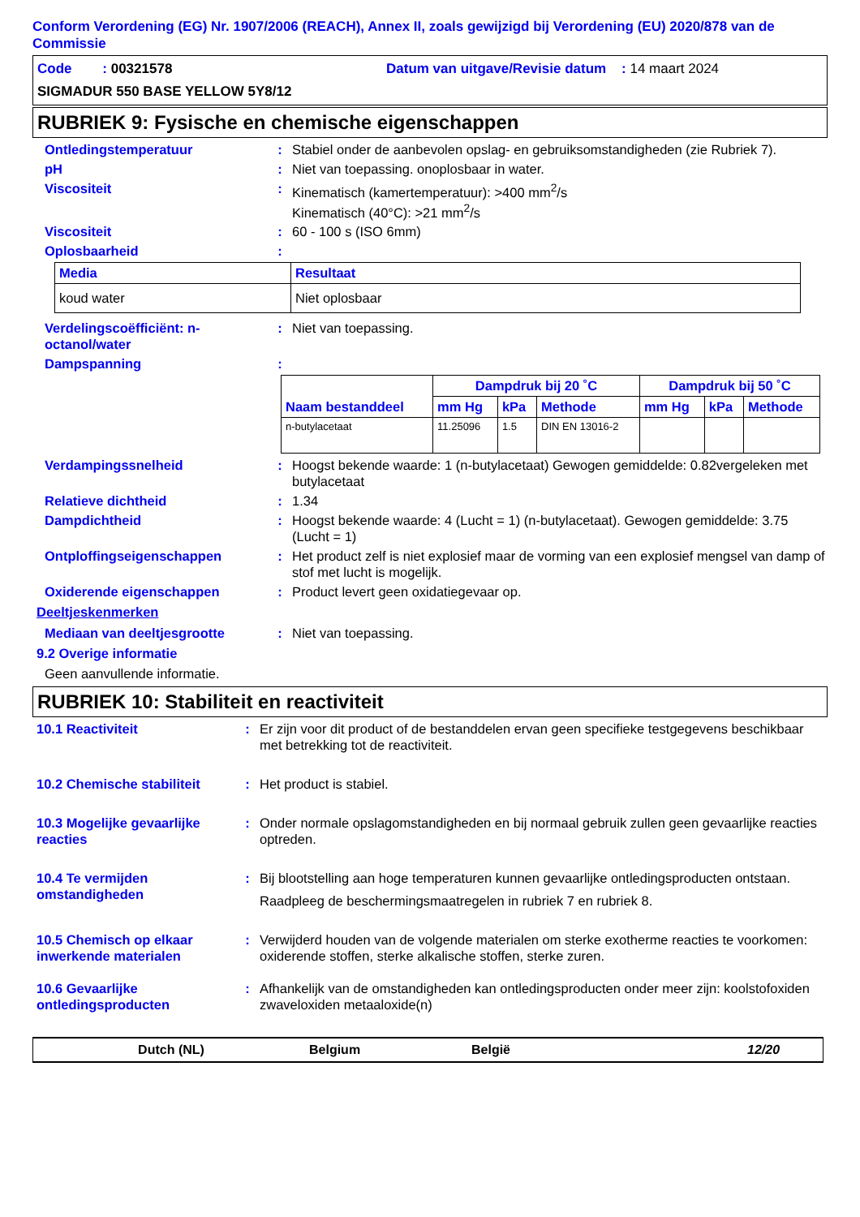Conform Verordening (EG) Nr. 1907/2006 (REACH), Annex II, zoals gewijzigd bij Verordening (EU) 2020/878 van de Commissie
Code : 00321578 Datum van uitgave/Revisie datum : 14 maart 2024
SIGMADUR 550 BASE YELLOW 5Y8/12
RUBRIEK 9: Fysische en chemische eigenschappen
Ontledingstemperatuur : Stabiel onder de aanbevolen opslag- en gebruiksomstandigheden (zie Rubriek 7).
pH : Niet van toepassing. onoplosbaar in water.
Viscositeit : Kinematisch (kamertemperatuur): >400 mm<sup>2</sup>/s
Kinematisch (40°C): >21 mm<sup>2</sup>/s
Viscositeit : 60 - 100 s (ISO 6mm)
Oplosbaarheid :
| Media | Resultaat |
| --- | --- |
| koud water | Niet oplosbaar |
Verdelingscoëfficiënt: n-octanol/water
: Niet van toepassing.
Dampspanning :
| Naam bestanddeel | Dampdruk bij 20 ˚C | | | Dampdruk bij 50 ˚C | | |
| --- | --- | --- | --- | --- | --- | --- |
| | mm Hg | kPa | Methode | mm Hg | kPa | Methode |
| n-butylacetaat | 11.25096 | 1.5 | DIN EN 13016-2 | | | |
Verdampingssnelheid : Hoogst bekende waarde: 1 (n-butylacetaat) Gewogen gemiddelde: 0.82vergeleken met butylacetaat
Relatieve dichtheid : 1.34
Dampdichtheid : Hoogst bekende waarde: 4 (Lucht = 1) (n-butylacetaat). Gewogen gemiddelde: 3.75 (Lucht = 1)
Ontploffingseigenschappen : Het product zelf is niet explosief maar de vorming van een explosief mengsel van damp of stof met lucht is mogelijk.
Oxiderende eigenschappen : Product levert geen oxidatiegevaar op.
Deeltjeskenmerken
Mediaan van deeltjesgrootte : Niet van toepassing.
9.2 Overige informatie
Geen aanvullende informatie.
RUBRIEK 10: Stabiliteit en reactiviteit
10.1 Reactiviteit : Er zijn voor dit product of de bestanddelen ervan geen specifieke testgegevens beschikbaar met betrekking tot de reactiviteit.
10.2 Chemische stabiliteit
: Het product is stabiel.
10.3 Mogelijke gevaarlijke reacties
: Onder normale opslagomstandigheden en bij normaal gebruik zullen geen gevaarlijke reacties optreden.
10.4 Te vermijden omstandigheden
: Bij blootstelling aan hoge temperaturen kunnen gevaarlijke ontledingsproducten ontstaan.
Raadpleeg de beschermingsmaatregelen in rubriek 7 en rubriek 8.
10.5 Chemisch op elkaar inwerkende materialen
: Verwijderd houden van de volgende materialen om sterke exotherme reacties te voorkomen: oxiderende stoffen, sterke alkalische stoffen, sterke zuren.
10.6 Gevaarlijke ontledingsproducten
: Afhankelijk van de omstandigheden kan ontledingsproducten onder meer zijn: koolstofoxiden zwaveloxiden metaaloxide(n)
Dutch (NL) Belgium België 12/20